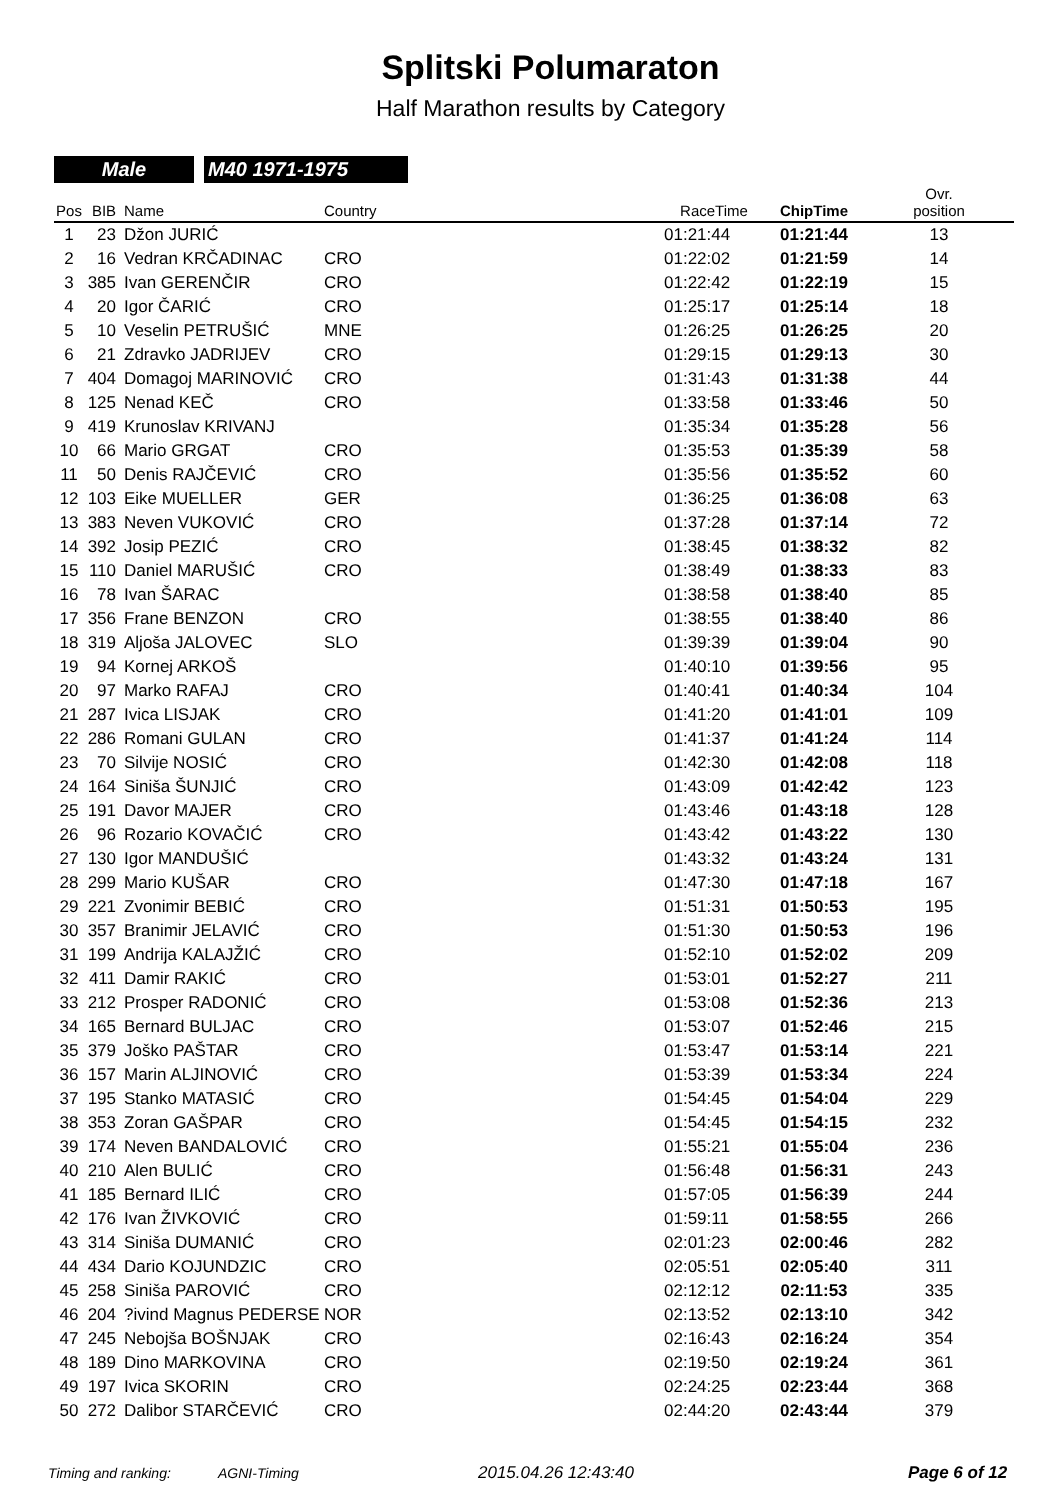Splitski Polumaraton
Half Marathon results by Category
Male M40 1971-1975
| Pos | BIB | Name | Country | RaceTime | ChipTime | Ovr. position |
| --- | --- | --- | --- | --- | --- | --- |
| 1 | 23 | Džon JURIĆ | | 01:21:44 | 01:21:44 | 13 |
| 2 | 16 | Vedran KRČADINAC | CRO | 01:22:02 | 01:21:59 | 14 |
| 3 | 385 | Ivan GERENČIR | CRO | 01:22:42 | 01:22:19 | 15 |
| 4 | 20 | Igor ČARIĆ | CRO | 01:25:17 | 01:25:14 | 18 |
| 5 | 10 | Veselin PETRUŠIĆ | MNE | 01:26:25 | 01:26:25 | 20 |
| 6 | 21 | Zdravko JADRIJEV | CRO | 01:29:15 | 01:29:13 | 30 |
| 7 | 404 | Domagoj MARINOVIĆ | CRO | 01:31:43 | 01:31:38 | 44 |
| 8 | 125 | Nenad KEČ | CRO | 01:33:58 | 01:33:46 | 50 |
| 9 | 419 | Krunoslav KRIVANJ | | 01:35:34 | 01:35:28 | 56 |
| 10 | 66 | Mario GRGAT | CRO | 01:35:53 | 01:35:39 | 58 |
| 11 | 50 | Denis RAJČEVIĆ | CRO | 01:35:56 | 01:35:52 | 60 |
| 12 | 103 | Eike MUELLER | GER | 01:36:25 | 01:36:08 | 63 |
| 13 | 383 | Neven VUKOVIĆ | CRO | 01:37:28 | 01:37:14 | 72 |
| 14 | 392 | Josip PEZIĆ | CRO | 01:38:45 | 01:38:32 | 82 |
| 15 | 110 | Daniel MARUŠIĆ | CRO | 01:38:49 | 01:38:33 | 83 |
| 16 | 78 | Ivan ŠARAC | | 01:38:58 | 01:38:40 | 85 |
| 17 | 356 | Frane BENZON | CRO | 01:38:55 | 01:38:40 | 86 |
| 18 | 319 | Aljoša JALOVEC | SLO | 01:39:39 | 01:39:04 | 90 |
| 19 | 94 | Kornej ARKOŠ | | 01:40:10 | 01:39:56 | 95 |
| 20 | 97 | Marko RAFAJ | CRO | 01:40:41 | 01:40:34 | 104 |
| 21 | 287 | Ivica LISJAK | CRO | 01:41:20 | 01:41:01 | 109 |
| 22 | 286 | Romani GULAN | CRO | 01:41:37 | 01:41:24 | 114 |
| 23 | 70 | Silvije NOSIĆ | CRO | 01:42:30 | 01:42:08 | 118 |
| 24 | 164 | Siniša ŠUNJIĆ | CRO | 01:43:09 | 01:42:42 | 123 |
| 25 | 191 | Davor MAJER | CRO | 01:43:46 | 01:43:18 | 128 |
| 26 | 96 | Rozario KOVAČIĆ | CRO | 01:43:42 | 01:43:22 | 130 |
| 27 | 130 | Igor MANDUŠIĆ | | 01:43:32 | 01:43:24 | 131 |
| 28 | 299 | Mario KUŠAR | CRO | 01:47:30 | 01:47:18 | 167 |
| 29 | 221 | Zvonimir BEBIĆ | CRO | 01:51:31 | 01:50:53 | 195 |
| 30 | 357 | Branimir JELAVIĆ | CRO | 01:51:30 | 01:50:53 | 196 |
| 31 | 199 | Andrija KALAJŽIĆ | CRO | 01:52:10 | 01:52:02 | 209 |
| 32 | 411 | Damir RAKIĆ | CRO | 01:53:01 | 01:52:27 | 211 |
| 33 | 212 | Prosper RADONIĆ | CRO | 01:53:08 | 01:52:36 | 213 |
| 34 | 165 | Bernard BULJAC | CRO | 01:53:07 | 01:52:46 | 215 |
| 35 | 379 | Joško PAŠTAR | CRO | 01:53:47 | 01:53:14 | 221 |
| 36 | 157 | Marin ALJINOVIĆ | CRO | 01:53:39 | 01:53:34 | 224 |
| 37 | 195 | Stanko MATASIĆ | CRO | 01:54:45 | 01:54:04 | 229 |
| 38 | 353 | Zoran GAŠPAR | CRO | 01:54:45 | 01:54:15 | 232 |
| 39 | 174 | Neven BANDALOVIĆ | CRO | 01:55:21 | 01:55:04 | 236 |
| 40 | 210 | Alen BULIĆ | CRO | 01:56:48 | 01:56:31 | 243 |
| 41 | 185 | Bernard ILIĆ | CRO | 01:57:05 | 01:56:39 | 244 |
| 42 | 176 | Ivan ŽIVKOVIĆ | CRO | 01:59:11 | 01:58:55 | 266 |
| 43 | 314 | Siniša DUMANIĆ | CRO | 02:01:23 | 02:00:46 | 282 |
| 44 | 434 | Dario KOJUNDZIC | CRO | 02:05:51 | 02:05:40 | 311 |
| 45 | 258 | Siniša PAROVIĆ | CRO | 02:12:12 | 02:11:53 | 335 |
| 46 | 204 | ?ivind Magnus PEDERSE | NOR | 02:13:52 | 02:13:10 | 342 |
| 47 | 245 | Nebojša BOŠNJAK | CRO | 02:16:43 | 02:16:24 | 354 |
| 48 | 189 | Dino MARKOVINA | CRO | 02:19:50 | 02:19:24 | 361 |
| 49 | 197 | Ivica SKORIN | CRO | 02:24:25 | 02:23:44 | 368 |
| 50 | 272 | Dalibor STARČEVIĆ | CRO | 02:44:20 | 02:43:44 | 379 |
Timing and ranking: AGNI-Timing 2015.04.26 12:43:40 Page 6 of 12